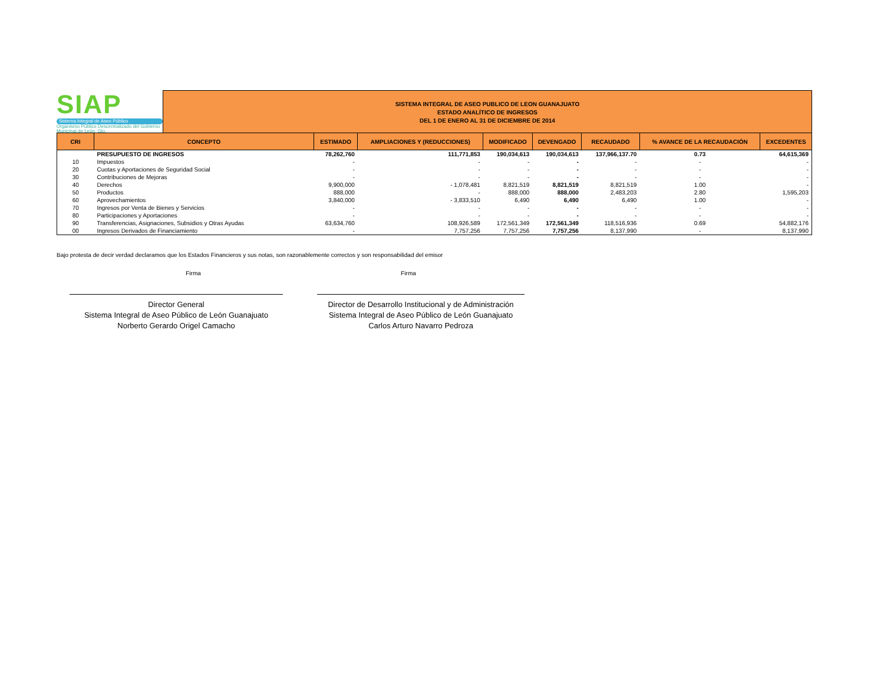SIAP
Sistema Integral de Aseo Público
Organismo Público Descentralizado del Gobierno Municipal de León, Gto.
SISTEMA INTEGRAL DE ASEO PUBLICO DE LEON GUANAJUATO
ESTADO ANALÍTICO DE INGRESOS
DEL 1 DE ENERO AL 31 DE DICIEMBRE DE 2014
| CRI | CONCEPTO | ESTIMADO | AMPLIACIONES Y (REDUCCIONES) | MODIFICADO | DEVENGADO | RECAUDADO | % AVANCE DE LA RECAUDACIÓN | EXCEDENTES |
| --- | --- | --- | --- | --- | --- | --- | --- | --- |
| | PRESUPUESTO DE INGRESOS | 78,262,760 | 111,771,853 | 190,034,613 | 190,034,613 | 137,966,137.70 | 0.73 | 64,615,369 |
| 10 | Impuestos | - | - | - | - | - | - | - |
| 20 | Cuotas y Aportaciones de Seguridad Social | - | - | - | - | - | - | - |
| 30 | Contribuciones de Mejoras | - | - | - | - | - | - | - |
| 40 | Derechos | 9,900,000 | - 1,078,481 | 8,821,519 | 8,821,519 | 8,821,519 | 1.00 | - |
| 50 | Productos | 888,000 | - | 888,000 | 888,000 | 2,483,203 | 2.80 | 1,595,203 |
| 60 | Aprovechamientos | 3,840,000 | - 3,833,510 | 6,490 | 6,490 | 6,490 | 1.00 | - |
| 70 | Ingresos por Venta de Bienes y Servicios | - | - | - | - | - | - | - |
| 80 | Participaciones y Aportaciones | - | - | - | - | - | - | - |
| 90 | Transferencias, Asignaciones, Subsidios y Otras Ayudas | 63,634,760 | 108,926,589 | 172,561,349 | 172,561,349 | 118,516,936 | 0.69 | 54,882,176 |
| 00 | Ingresos Derivados de Financiamiento | - | 7,757,256 | 7,757,256 | 7,757,256 | 8,137,990 | - | 8,137,990 |
Bajo protesta de decir verdad declaramos que los Estados Financieros y sus notas, son razonablemente correctos y son responsabilidad del emisor
Firma
Director General
Sistema Integral de Aseo Público de León Guanajuato
Norberto Gerardo Origel Camacho
Firma
Director de Desarrollo Institucional y de Administración
Sistema Integral de Aseo Público de León Guanajuato
Carlos Arturo Navarro Pedroza